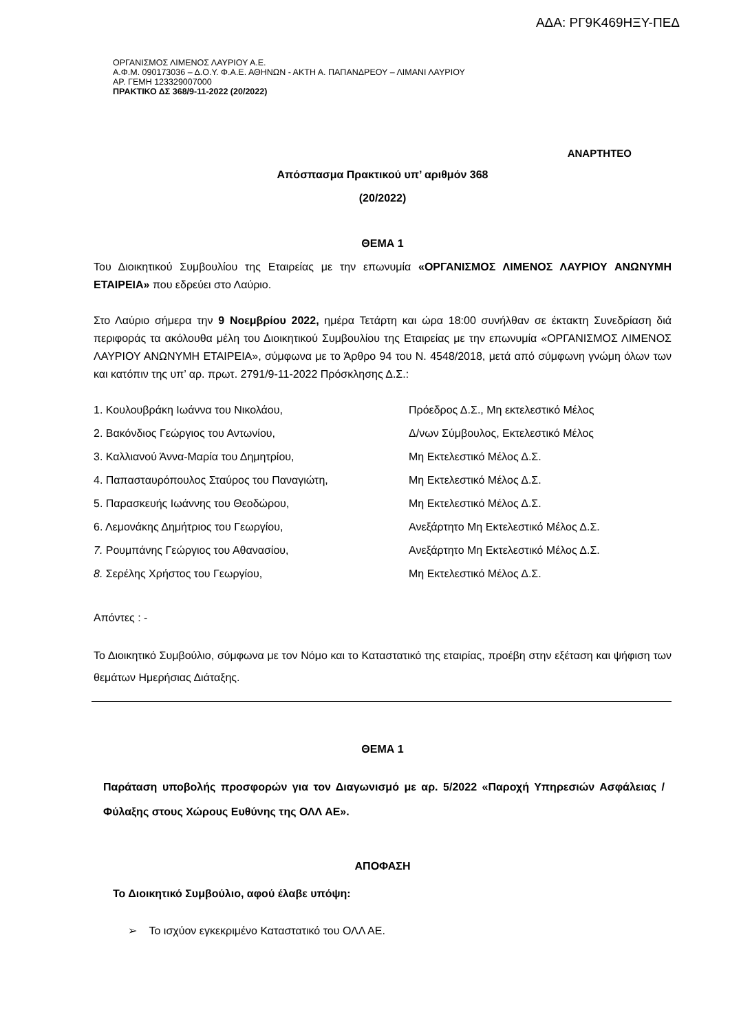ΑΔΑ: ΡΓ9Κ469ΗΞΥ-ΠΕΔ
ΟΡΓΑΝΙΣΜΟΣ ΛΙΜΕΝΟΣ ΛΑΥΡΙΟΥ Α.Ε.
Α.Φ.Μ. 090173036 – Δ.Ο.Υ. Φ.Α.Ε. ΑΘΗΝΩΝ - ΑΚΤΗ Α. ΠΑΠΑΝΔΡΕΟΥ – ΛΙΜΑΝΙ ΛΑΥΡΙΟΥ
ΑΡ. ΓΕΜΗ 123329007000
ΠΡΑΚΤΙΚΟ ΔΣ 368/9-11-2022 (20/2022)
ΑΝΑΡΤΗΤΕΟ
Απόσπασμα Πρακτικού υπ’ αριθμόν 368
(20/2022)
ΘΕΜΑ 1
Του Διοικητικού Συμβουλίου της Εταιρείας με την επωνυμία «ΟΡΓΑΝΙΣΜΟΣ ΛΙΜΕΝΟΣ ΛΑΥΡΙΟΥ ΑΝΩΝΥΜΗ ΕΤΑΙΡΕΙΑ» που εδρεύει στο Λαύριο.
Στο Λαύριο σήμερα την 9 Νοεμβρίου 2022, ημέρα Τετάρτη και ώρα 18:00 συνήλθαν σε έκτακτη Συνεδρίαση διά περιφοράς τα ακόλουθα μέλη του Διοικητικού Συμβουλίου της Εταιρείας με την επωνυμία «ΟΡΓΑΝΙΣΜΟΣ ΛΙΜΕΝΟΣ ΛΑΥΡΙΟΥ ΑΝΩΝΥΜΗ ΕΤΑΙΡΕΙΑ», σύμφωνα με το Άρθρο 94 του Ν. 4548/2018, μετά από σύμφωνη γνώμη όλων των και κατόπιν της υπ’ αρ. πρωτ. 2791/9-11-2022 Πρόσκλησης Δ.Σ.:
| 1. Κουλουβράκη Ιωάννα του Νικολάου, | Πρόεδρος Δ.Σ., Μη εκτελεστικό Μέλος |
| 2. Βακόνδιος Γεώργιος του Αντωνίου, | Δ/νων Σύμβουλος, Εκτελεστικό Μέλος |
| 3. Καλλιανού Άννα-Μαρία του Δημητρίου, | Μη Εκτελεστικό Μέλος Δ.Σ. |
| 4. Παπασταυρόπουλος Σταύρος του Παναγιώτη, | Μη Εκτελεστικό Μέλος Δ.Σ. |
| 5. Παρασκευής Ιωάννης του Θεοδώρου, | Μη Εκτελεστικό Μέλος Δ.Σ. |
| 6. Λεμονάκης Δημήτριος του Γεωργίου, | Ανεξάρτητο Μη Εκτελεστικό Μέλος Δ.Σ. |
| 7. Ρουμπάνης Γεώργιος του Αθανασίου, | Ανεξάρτητο Μη Εκτελεστικό Μέλος Δ.Σ. |
| 8. Σερέλης Χρήστος του Γεωργίου, | Μη Εκτελεστικό Μέλος Δ.Σ. |
Απόντες : -
Το Διοικητικό Συμβούλιο, σύμφωνα με τον Νόμο και το Καταστατικό της εταιρίας, προέβη στην εξέταση και ψήφιση των θεμάτων Ημερήσιας Διάταξης.
ΘΕΜΑ 1
Παράταση υποβολής προσφορών για τον Διαγωνισμό με αρ. 5/2022 «Παροχή Υπηρεσιών Ασφάλειας / Φύλαξης στους Χώρους Ευθύνης της ΟΛΛ ΑΕ».
ΑΠΟΦΑΣΗ
Το Διοικητικό Συμβούλιο, αφού έλαβε υπόψη:
➢ Το ισχύον εγκεκριμένο Καταστατικό του ΟΛΛ ΑΕ.